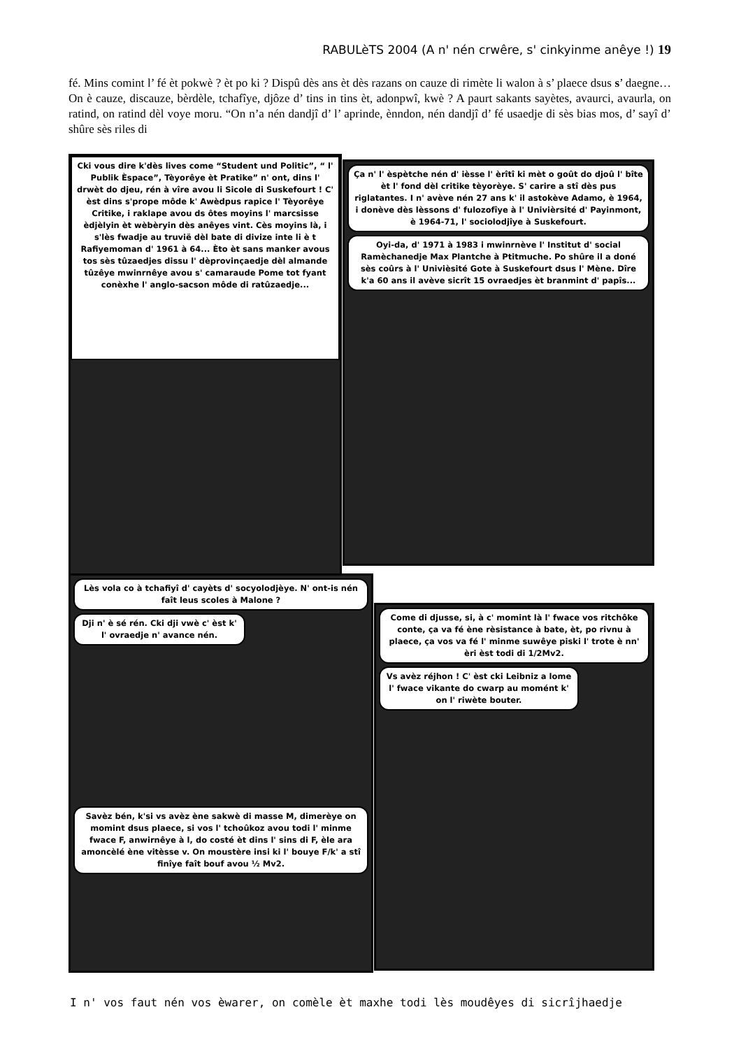RABULèTS 2004 (A n' nén crwêre, s' cinkyinme anêye !) 19
fé. Mins comint l’ fé èt pokwè ? èt po ki ? Dispû dès ans èt dès razans on cauze di rimète li walon à s’ plaece dsus s’ daegne… On è cauze, discauze, bèrdèle, tchafîye, djôze d’ tins in tins èt, adonpwî, kwè ? A paurt sakants sayètes, avaurci, avaurla, on ratind, on ratind dèl voye moru. “On n’a nén dandjî d’ l’ aprinde, ènndon, nén dandjî d’ fé usaedje di sès bias mos, d’ sayî d’ shûre sès riles di
Cki vous dire k'dès lives come “Student und Politic”, “ l' Publik Èspace”, Tèyorêye èt Pratike” n' ont, dins l' drwèt do djeu, rén à vîre avou li Sicole di Suskefourt ! C' èst dins s'prope môde k' Awèdpus rapice l' Tèyorêye Critike, i raklape avou ds ôtes moyins l' marcsisse èdjèlyin èt wèbèryin dès anêyes vint. Cès moyins là, i s'lès fwadje au truvië dèl bate di divize inte li è t Rafiyemoman d' 1961 à 64... Èto èt sans manker avous tos sès tûzaedjes dissu l' dèprovinçaedje dèl almande tûzêye mwinrnêye avou s' camaraude Pome tot fyant conèxhe l' anglo-sacson môde di ratûzaedje...
Ça n' l' èspètche nén d' ièsse l' èrîtî ki mèt o goût do djoû l' bîte èt l' fond dèl critike tèyorèye. S' carire a stî dès pus riglatantes. I n' avève nén 27 ans k' il astokève Adamo, è 1964, i donève dès lèssons d' fulozofîye à l' Univièrsité d' Payinmont, è 1964-71, l' sociolodjîye à Suskefourt.
Oyi-da, d' 1971 à 1983 i mwinrnève l' Institut d' social Ramèchanedje Max Plantche à Ptitmuche. Po shûre il a doné sès coûrs à l' Univièsité Gote à Suskefourt dsus l' Mène. Dîre k'a 60 ans il avève sicrît 15 ovraedjes èt branmint d' papîs...
Lès vola co à tchafiyî d' cayèts d' socyolodjèye. N' ont-is nén faît leus scoles à Malone ?
Dji n' è sé rén. Cki dji vwè c' èst k' l' ovraedje n' avance nén.
Savèz bén, k'si vs avèz ène sakwè di masse M, dimerèye on momint dsus plaece, si vos l' tchoûkoz avou todi l' minme fwace F, anwirnêye à l, do costé èt dins l' sins di F, èle ara amoncèlé ène vitèsse v. On moustère insi ki l' bouye F/k' a stî finîye faît bouf avou ½ Mv2.
Come di djusse, si, à c' momint là l' fwace vos ritchôke conte, ça va fé ène rèsistance à bate, èt, po rivnu à plaece, ça vos va fé l' minme suwêye piski l' trote è nn' èri èst todi di 1/2Mv2.
Vs avèz réjhon ! C' èst cki Leibniz a lome l' fwace vikante do cwarp au momént k' on l' riwète bouter.
I n' vos faut nén vos èwarer, on comèle èt maxhe todi lès moudêyes di sicrîjhaedje